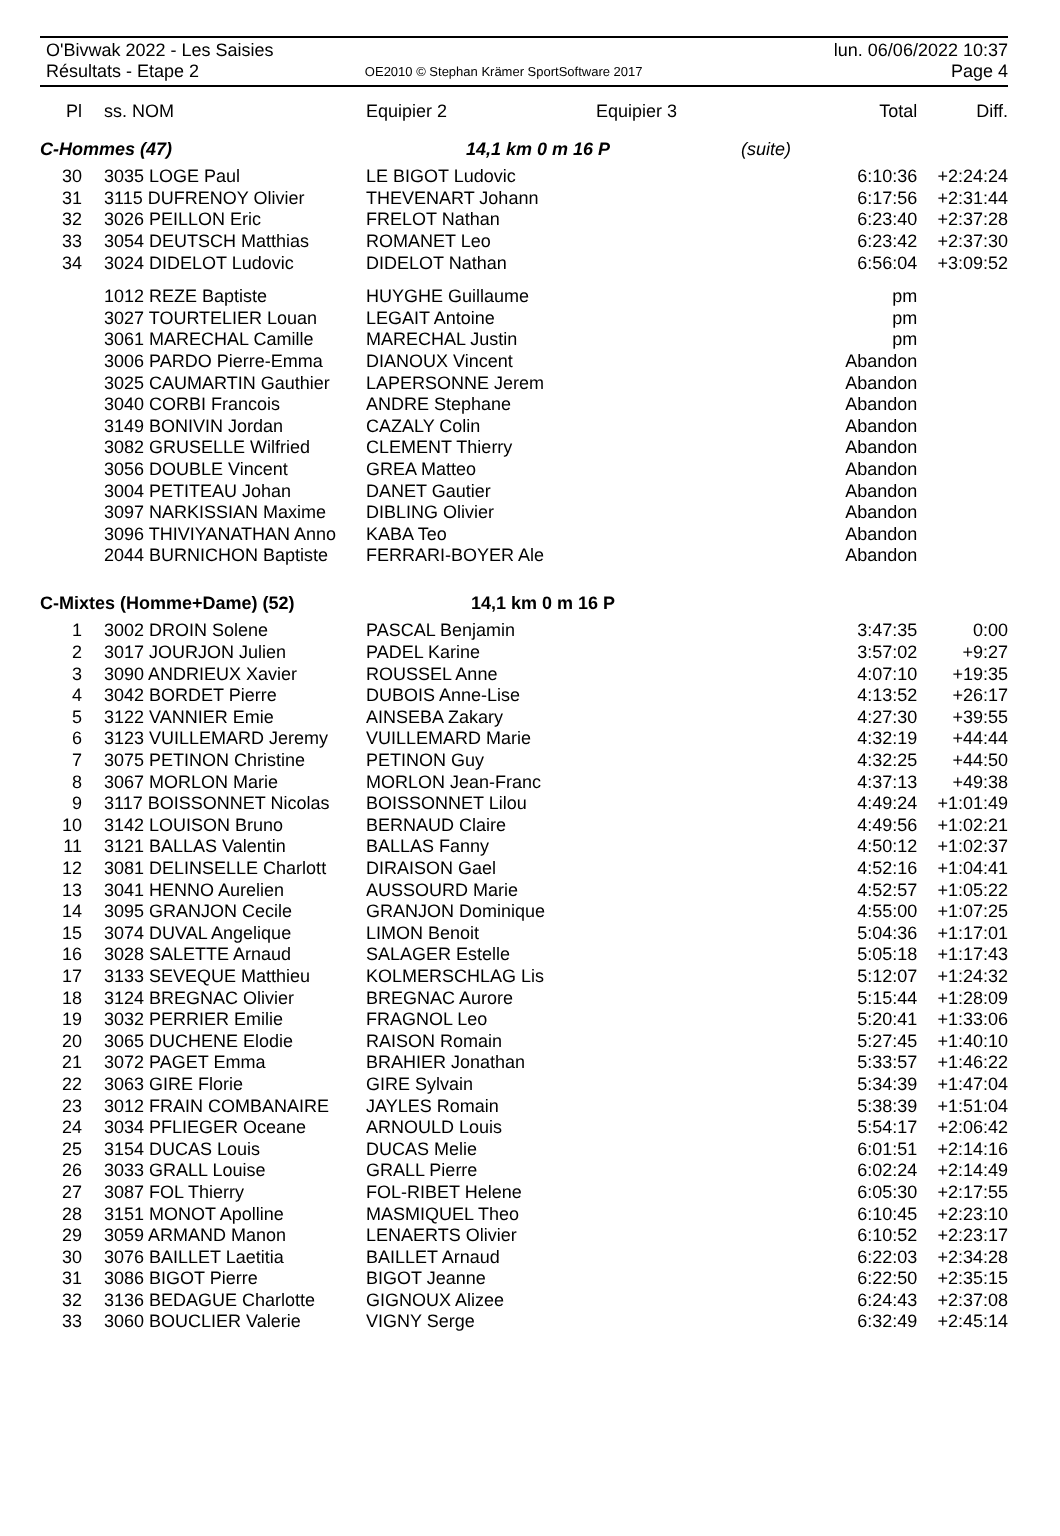O'Bivwak 2022 - Les Saisies
Résultats - Etape 2
OE2010 © Stephan Krämer SportSoftware 2017
lun. 06/06/2022 10:37
Page 4
| Pl | ss. NOM | Equipier 2 | Equipier 3 | | Total | Diff. |
| --- | --- | --- | --- | --- | --- | --- |
| C-Hommes (47) | | 14,1 km 0 m 16 P | | (suite) | | |
| 30 | 3035 LOGE Paul | LE BIGOT Ludovic | | | 6:10:36 | +2:24:24 |
| 31 | 3115 DUFRENOY Olivier | THEVENART Johann | | | 6:17:56 | +2:31:44 |
| 32 | 3026 PEILLON Eric | FRELOT Nathan | | | 6:23:40 | +2:37:28 |
| 33 | 3054 DEUTSCH Matthias | ROMANET Leo | | | 6:23:42 | +2:37:30 |
| 34 | 3024 DIDELOT Ludovic | DIDELOT Nathan | | | 6:56:04 | +3:09:52 |
| | 1012 REZE Baptiste | HUYGHE Guillaume | | | pm | |
| | 3027 TOURTELIER Louan | LEGAIT Antoine | | | pm | |
| | 3061 MARECHAL Camille | MARECHAL Justin | | | pm | |
| | 3006 PARDO Pierre-Emma | DIANOUX Vincent | | | Abandon | |
| | 3025 CAUMARTIN Gauthier | LAPERSONNE Jerem | | | Abandon | |
| | 3040 CORBI Francois | ANDRE Stephane | | | Abandon | |
| | 3149 BONIVIN Jordan | CAZALY Colin | | | Abandon | |
| | 3082 GRUSELLE Wilfried | CLEMENT Thierry | | | Abandon | |
| | 3056 DOUBLE Vincent | GREA Matteo | | | Abandon | |
| | 3004 PETITEAU Johan | DANET Gautier | | | Abandon | |
| | 3097 NARKISSIAN Maxime | DIBLING Olivier | | | Abandon | |
| | 3096 THIVIYANATHAN Anno | KABA Teo | | | Abandon | |
| | 2044 BURNICHON Baptiste | FERRARI-BOYER Ale | | | Abandon | |
| C-Mixtes (Homme+Dame) (52) | | 14,1 km 0 m 16 P | | | | |
| 1 | 3002 DROIN Solene | PASCAL Benjamin | | | 3:47:35 | 0:00 |
| 2 | 3017 JOURJON Julien | PADEL Karine | | | 3:57:02 | +9:27 |
| 3 | 3090 ANDRIEUX Xavier | ROUSSEL Anne | | | 4:07:10 | +19:35 |
| 4 | 3042 BORDET Pierre | DUBOIS Anne-Lise | | | 4:13:52 | +26:17 |
| 5 | 3122 VANNIER Emie | AINSEBA Zakary | | | 4:27:30 | +39:55 |
| 6 | 3123 VUILLEMARD Jeremy | VUILLEMARD Marie | | | 4:32:19 | +44:44 |
| 7 | 3075 PETINON Christine | PETINON Guy | | | 4:32:25 | +44:50 |
| 8 | 3067 MORLON Marie | MORLON Jean-Franc | | | 4:37:13 | +49:38 |
| 9 | 3117 BOISSONNET Nicolas | BOISSONNET Lilou | | | 4:49:24 | +1:01:49 |
| 10 | 3142 LOUISON Bruno | BERNAUD Claire | | | 4:49:56 | +1:02:21 |
| 11 | 3121 BALLAS Valentin | BALLAS Fanny | | | 4:50:12 | +1:02:37 |
| 12 | 3081 DELINSELLE Charlott | DIRAISON Gael | | | 4:52:16 | +1:04:41 |
| 13 | 3041 HENNO Aurelien | AUSSOURD Marie | | | 4:52:57 | +1:05:22 |
| 14 | 3095 GRANJON Cecile | GRANJON Dominique | | | 4:55:00 | +1:07:25 |
| 15 | 3074 DUVAL Angelique | LIMON Benoit | | | 5:04:36 | +1:17:01 |
| 16 | 3028 SALETTE Arnaud | SALAGER Estelle | | | 5:05:18 | +1:17:43 |
| 17 | 3133 SEVEQUE Matthieu | KOLMERSCHLAG Lis | | | 5:12:07 | +1:24:32 |
| 18 | 3124 BREGNAC Olivier | BREGNAC Aurore | | | 5:15:44 | +1:28:09 |
| 19 | 3032 PERRIER Emilie | FRAGNOL Leo | | | 5:20:41 | +1:33:06 |
| 20 | 3065 DUCHENE Elodie | RAISON Romain | | | 5:27:45 | +1:40:10 |
| 21 | 3072 PAGET Emma | BRAHIER Jonathan | | | 5:33:57 | +1:46:22 |
| 22 | 3063 GIRE Florie | GIRE Sylvain | | | 5:34:39 | +1:47:04 |
| 23 | 3012 FRAIN COMBANAIRE | JAYLES Romain | | | 5:38:39 | +1:51:04 |
| 24 | 3034 PFLIEGER Oceane | ARNOULD Louis | | | 5:54:17 | +2:06:42 |
| 25 | 3154 DUCAS Louis | DUCAS Melie | | | 6:01:51 | +2:14:16 |
| 26 | 3033 GRALL Louise | GRALL Pierre | | | 6:02:24 | +2:14:49 |
| 27 | 3087 FOL Thierry | FOL-RIBET Helene | | | 6:05:30 | +2:17:55 |
| 28 | 3151 MONOT Apolline | MASMIQUEL Theo | | | 6:10:45 | +2:23:10 |
| 29 | 3059 ARMAND Manon | LENAERTS Olivier | | | 6:10:52 | +2:23:17 |
| 30 | 3076 BAILLET Laetitia | BAILLET Arnaud | | | 6:22:03 | +2:34:28 |
| 31 | 3086 BIGOT Pierre | BIGOT Jeanne | | | 6:22:50 | +2:35:15 |
| 32 | 3136 BEDAGUE Charlotte | GIGNOUX Alizee | | | 6:24:43 | +2:37:08 |
| 33 | 3060 BOUCLIER Valerie | VIGNY Serge | | | 6:32:49 | +2:45:14 |